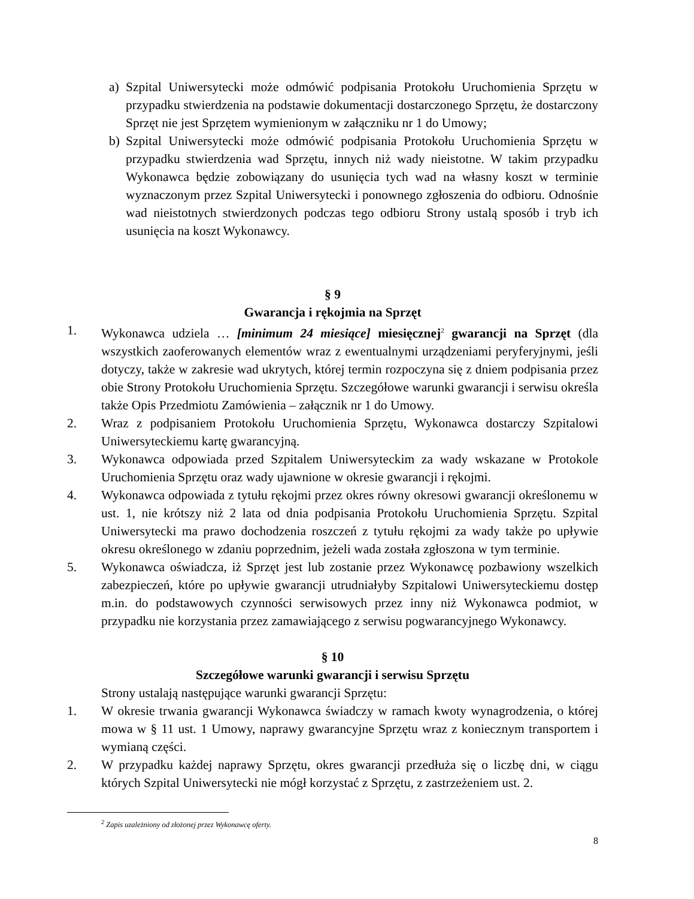a) Szpital Uniwersytecki może odmówić podpisania Protokołu Uruchomienia Sprzętu w przypadku stwierdzenia na podstawie dokumentacji dostarczonego Sprzętu, że dostarczony Sprzęt nie jest Sprzętem wymienionym w załączniku nr 1 do Umowy;
b) Szpital Uniwersytecki może odmówić podpisania Protokołu Uruchomienia Sprzętu w przypadku stwierdzenia wad Sprzętu, innych niż wady nieistotne. W takim przypadku Wykonawca będzie zobowiązany do usunięcia tych wad na własny koszt w terminie wyznaczonym przez Szpital Uniwersytecki i ponownego zgłoszenia do odbioru. Odnośnie wad nieistotnych stwierdzonych podczas tego odbioru Strony ustalą sposób i tryb ich usunięcia na koszt Wykonawcy.
§ 9
Gwarancja i rękojmia na Sprzęt
1. Wykonawca udziela … [minimum 24 miesiące] miesięcznej<sup>2</sup> gwarancji na Sprzęt (dla wszystkich zaoferowanych elementów wraz z ewentualnymi urządzeniami peryferyjnymi, jeśli dotyczy, także w zakresie wad ukrytych, której termin rozpoczyna się z dniem podpisania przez obie Strony Protokołu Uruchomienia Sprzętu. Szczegółowe warunki gwarancji i serwisu określa także Opis Przedmiotu Zamówienia – załącznik nr 1 do Umowy.
2. Wraz z podpisaniem Protokołu Uruchomienia Sprzętu, Wykonawca dostarczy Szpitalowi Uniwersyteckiemu kartę gwarancyjną.
3. Wykonawca odpowiada przed Szpitalem Uniwersyteckim za wady wskazane w Protokole Uruchomienia Sprzętu oraz wady ujawnione w okresie gwarancji i rękojmi.
4. Wykonawca odpowiada z tytułu rękojmi przez okres równy okresowi gwarancji określonemu w ust. 1, nie krótszy niż 2 lata od dnia podpisania Protokołu Uruchomienia Sprzętu. Szpital Uniwersytecki ma prawo dochodzenia roszczeń z tytułu rękojmi za wady także po upływie okresu określonego w zdaniu poprzednim, jeżeli wada została zgłoszona w tym terminie.
5. Wykonawca oświadcza, iż Sprzęt jest lub zostanie przez Wykonawcę pozbawiony wszelkich zabezpieczeń, które po upływie gwarancji utrudniałyby Szpitalowi Uniwersyteckiemu dostęp m.in. do podstawowych czynności serwisowych przez inny niż Wykonawca podmiot, w przypadku nie korzystania przez zamawiającego z serwisu pogwarancyjnego Wykonawcy.
§ 10
Szczegółowe warunki gwarancji i serwisu Sprzętu
Strony ustalają następujące warunki gwarancji Sprzętu:
1. W okresie trwania gwarancji Wykonawca świadczy w ramach kwoty wynagrodzenia, o której mowa w § 11 ust. 1 Umowy, naprawy gwarancyjne Sprzętu wraz z koniecznym transportem i wymianą części.
2. W przypadku każdej naprawy Sprzętu, okres gwarancji przedłuża się o liczbę dni, w ciągu których Szpital Uniwersytecki nie mógł korzystać z Sprzętu, z zastrzeżeniem ust. 2.
<sup>2</sup> Zapis uzależniony od złożonej przez Wykonawcę oferty.
8